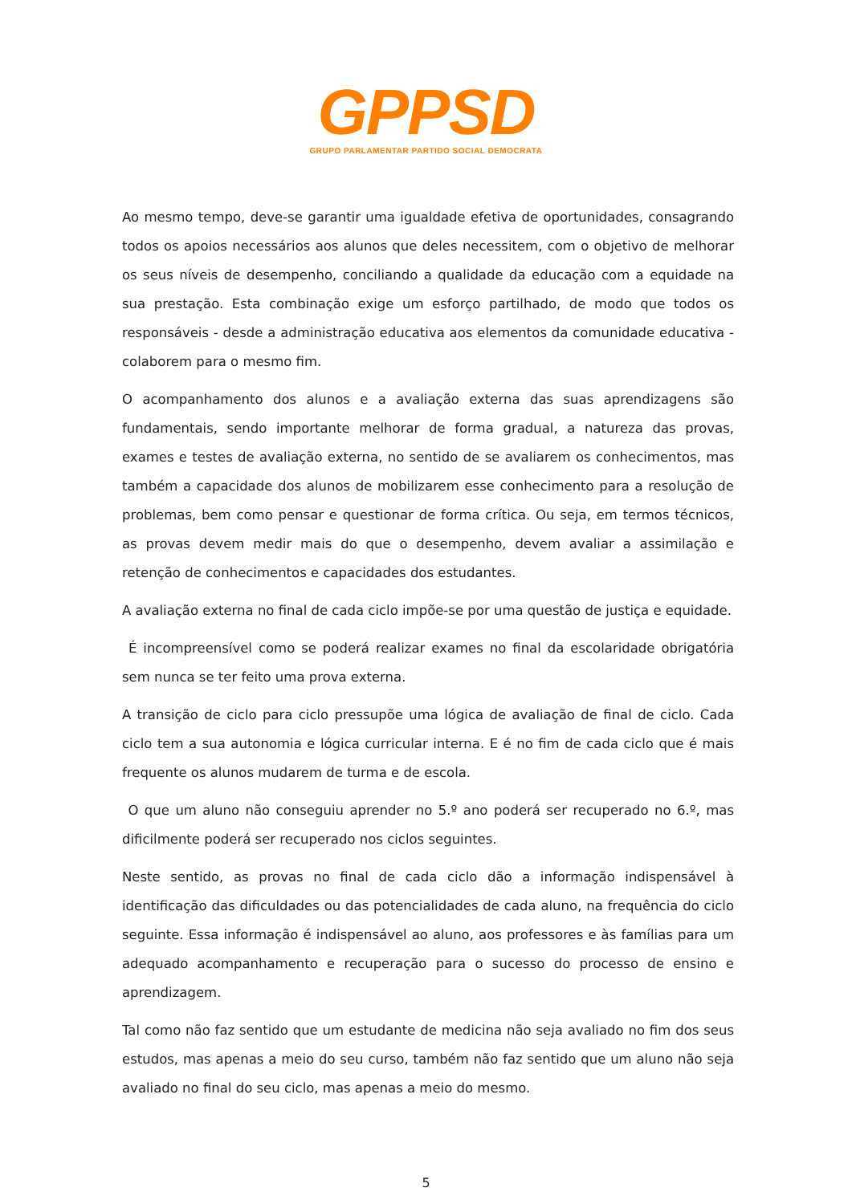GPPSD
GRUPO PARLAMENTAR PARTIDO SOCIAL DEMOCRATA
Ao mesmo tempo, deve-se garantir uma igualdade efetiva de oportunidades, consagrando todos os apoios necessários aos alunos que deles necessitem, com o objetivo de melhorar os seus níveis de desempenho, conciliando a qualidade da educação com a equidade na sua prestação. Esta combinação exige um esforço partilhado, de modo que todos os responsáveis - desde a administração educativa aos elementos da comunidade educativa - colaborem para o mesmo fim.
O acompanhamento dos alunos e a avaliação externa das suas aprendizagens são fundamentais, sendo importante melhorar de forma gradual, a natureza das provas, exames e testes de avaliação externa, no sentido de se avaliarem os conhecimentos, mas também a capacidade dos alunos de mobilizarem esse conhecimento para a resolução de problemas, bem como pensar e questionar de forma crítica. Ou seja, em termos técnicos, as provas devem medir mais do que o desempenho, devem avaliar a assimilação e retenção de conhecimentos e capacidades dos estudantes.
A avaliação externa no final de cada ciclo impõe-se por uma questão de justiça e equidade.
É incompreensível como se poderá realizar exames no final da escolaridade obrigatória sem nunca se ter feito uma prova externa.
A transição de ciclo para ciclo pressupõe uma lógica de avaliação de final de ciclo. Cada ciclo tem a sua autonomia e lógica curricular interna. E é no fim de cada ciclo que é mais frequente os alunos mudarem de turma e de escola.
O que um aluno não conseguiu aprender no 5.º ano poderá ser recuperado no 6.º, mas dificilmente poderá ser recuperado nos ciclos seguintes.
Neste sentido, as provas no final de cada ciclo dão a informação indispensável à identificação das dificuldades ou das potencialidades de cada aluno, na frequência do ciclo seguinte. Essa informação é indispensável ao aluno, aos professores e às famílias para um adequado acompanhamento e recuperação para o sucesso do processo de ensino e aprendizagem.
Tal como não faz sentido que um estudante de medicina não seja avaliado no fim dos seus estudos, mas apenas a meio do seu curso, também não faz sentido que um aluno não seja avaliado no final do seu ciclo, mas apenas a meio do mesmo.
5